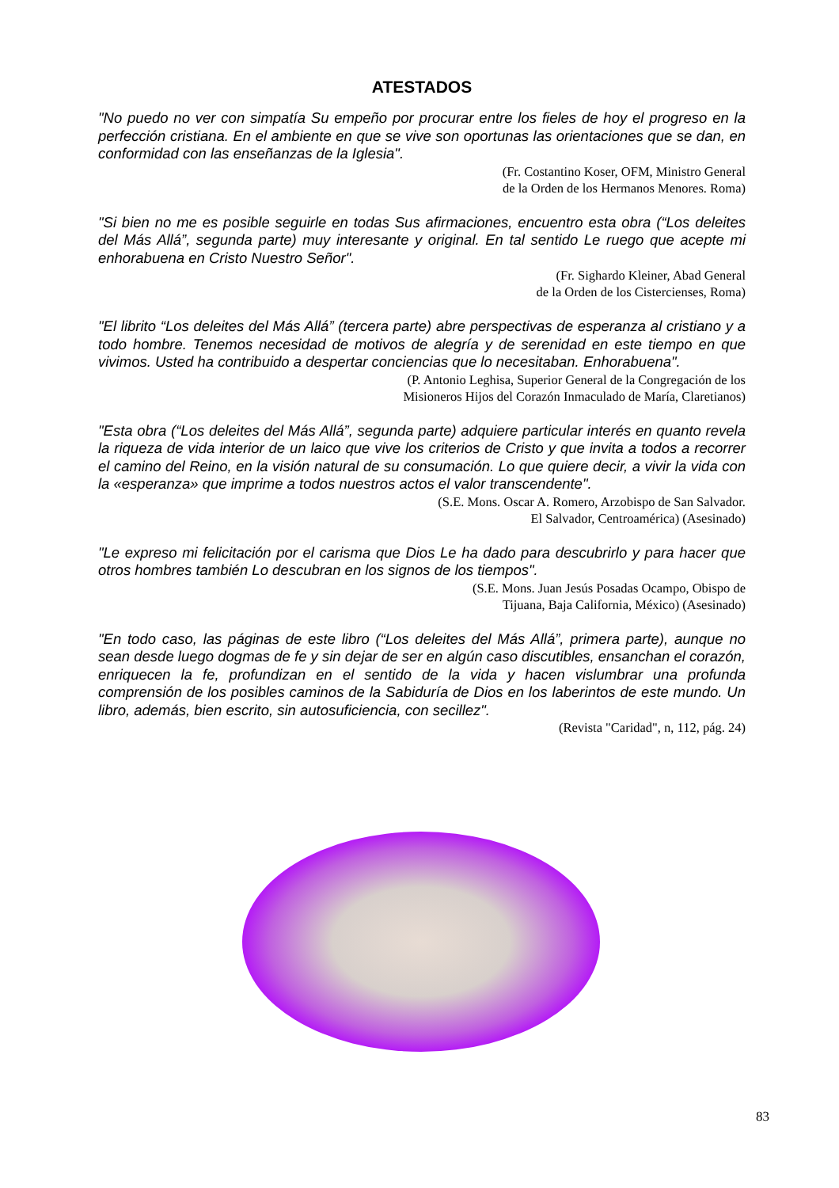ATESTADOS
"No puedo no ver con simpatía Su empeño por procurar entre los fieles de hoy el progreso en la perfección cristiana. En el ambiente en que se vive son oportunas las orientaciones que se dan, en conformidad con las enseñanzas de la Iglesia".
(Fr. Costantino Koser, OFM, Ministro General
de la Orden de los Hermanos Menores. Roma)
"Si bien no me es posible seguirle en todas Sus afirmaciones, encuentro esta obra (“Los deleites del Más Allá”, segunda parte) muy interesante y original. En tal sentido Le ruego que acepte mi enhorabuena en Cristo Nuestro Señor".
(Fr. Sighardo Kleiner, Abad General
de la Orden de los Cistercienses, Roma)
"El librito “Los deleites del Más Allá” (tercera parte) abre perspectivas de esperanza al cristiano y a todo hombre. Tenemos necesidad de motivos de alegría y de serenidad en este tiempo en que vivimos. Usted ha contribuido a despertar conciencias que lo necesitaban. Enhorabuena".
(P. Antonio Leghisa, Superior General de la Congregación de los
Misioneros Hijos del Corazón Inmaculado de María, Claretianos)
"Esta obra (“Los deleites del Más Allá”, segunda parte) adquiere particular interés en quanto revela la riqueza de vida interior de un laico que vive los criterios de Cristo y que invita a todos a recorrer el camino del Reino, en la visión natural de su consumación. Lo que quiere decir, a vivir la vida con la «esperanza» que imprime a todos nuestros actos el valor transcendente".
(S.E. Mons. Oscar A. Romero, Arzobispo de San Salvador.
El Salvador, Centroamérica) (Asesinado)
"Le expreso mi felicitación por el carisma que Dios Le ha dado para descubrirlo y para hacer que otros hombres también Lo descubran en los signos de los tiempos".
(S.E. Mons. Juan Jesús Posadas Ocampo, Obispo de
Tijuana, Baja California, México) (Asesinado)
"En todo caso, las páginas de este libro (“Los deleites del Más Allá”, primera parte), aunque no sean desde luego dogmas de fe y sin dejar de ser en algún caso discutibles, ensanchan el corazón, enriquecen la fe, profundizan en el sentido de la vida y hacen vislumbrar una profunda comprensión de los posibles caminos de la Sabiduría de Dios en los laberintos de este mundo. Un libro, además, bien escrito, sin autosuficiencia, con secillez".
(Revista "Caridad", n, 112, pág. 24)
83